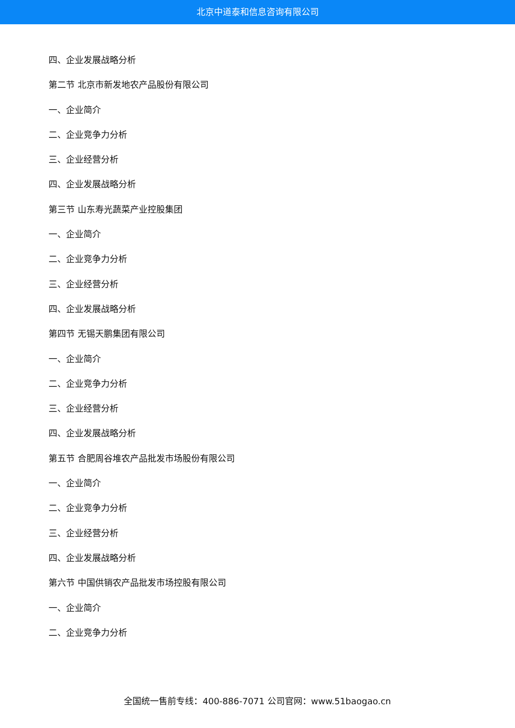北京中道泰和信息咨询有限公司
四、企业发展战略分析
第二节 北京市新发地农产品股份有限公司
一、企业简介
二、企业竞争力分析
三、企业经营分析
四、企业发展战略分析
第三节 山东寿光蔬菜产业控股集团
一、企业简介
二、企业竞争力分析
三、企业经营分析
四、企业发展战略分析
第四节 无锡天鹏集团有限公司
一、企业简介
二、企业竞争力分析
三、企业经营分析
四、企业发展战略分析
第五节 合肥周谷堆农产品批发市场股份有限公司
一、企业简介
二、企业竞争力分析
三、企业经营分析
四、企业发展战略分析
第六节 中国供销农产品批发市场控股有限公司
一、企业简介
二、企业竞争力分析
全国统一售前专线：400-886-7071 公司官网：www.51baogao.cn